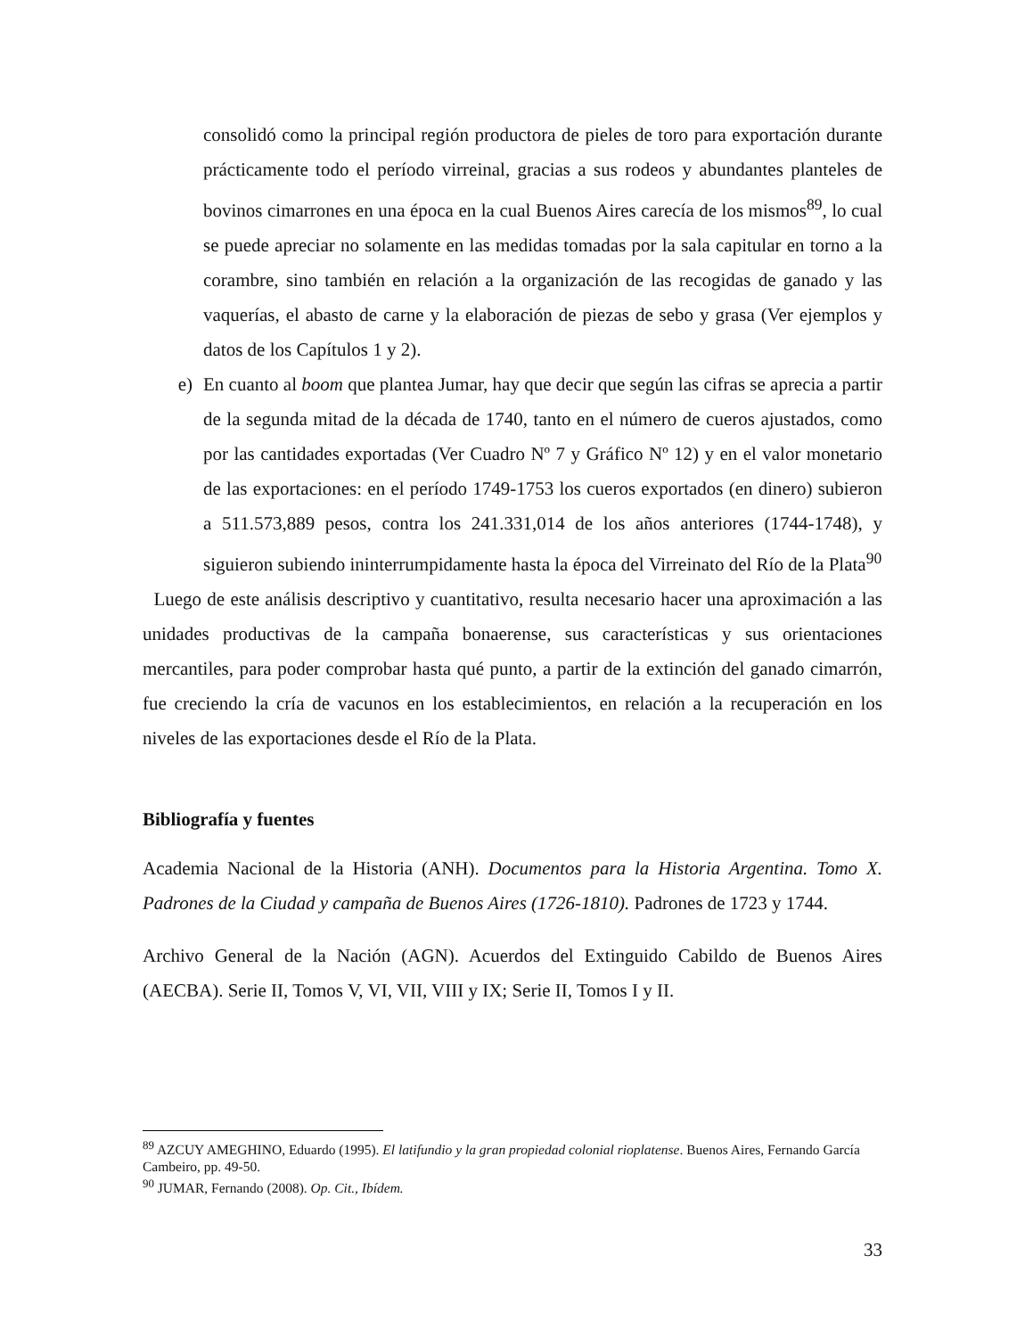consolidó como la principal región productora de pieles de toro para exportación durante prácticamente todo el período virreinal, gracias a sus rodeos y abundantes planteles de bovinos cimarrones en una época en la cual Buenos Aires carecía de los mismos<sup>89</sup>, lo cual se puede apreciar no solamente en las medidas tomadas por la sala capitular en torno a la corambre, sino también en relación a la organización de las recogidas de ganado y las vaquerías, el abasto de carne y la elaboración de piezas de sebo y grasa (Ver ejemplos y datos de los Capítulos 1 y 2).
e) En cuanto al boom que plantea Jumar, hay que decir que según las cifras se aprecia a partir de la segunda mitad de la década de 1740, tanto en el número de cueros ajustados, como por las cantidades exportadas (Ver Cuadro Nº 7 y Gráfico Nº 12) y en el valor monetario de las exportaciones: en el período 1749-1753 los cueros exportados (en dinero) subieron a 511.573,889 pesos, contra los 241.331,014 de los años anteriores (1744-1748), y siguieron subiendo ininterrumpidamente hasta la época del Virreinato del Río de la Plata<sup>90</sup>
Luego de este análisis descriptivo y cuantitativo, resulta necesario hacer una aproximación a las unidades productivas de la campaña bonaerense, sus características y sus orientaciones mercantiles, para poder comprobar hasta qué punto, a partir de la extinción del ganado cimarrón, fue creciendo la cría de vacunos en los establecimientos, en relación a la recuperación en los niveles de las exportaciones desde el Río de la Plata.
Bibliografía y fuentes
Academia Nacional de la Historia (ANH). Documentos para la Historia Argentina. Tomo X. Padrones de la Ciudad y campaña de Buenos Aires (1726-1810). Padrones de 1723 y 1744.
Archivo General de la Nación (AGN). Acuerdos del Extinguido Cabildo de Buenos Aires (AECBA). Serie II, Tomos V, VI, VII, VIII y IX; Serie II, Tomos I y II.
<sup>89</sup> AZCUY AMEGHINO, Eduardo (1995). El latifundio y la gran propiedad colonial rioplatense. Buenos Aires, Fernando García Cambeiro, pp. 49-50.
<sup>90</sup> JUMAR, Fernando (2008). Op. Cit., Ibídem.
33